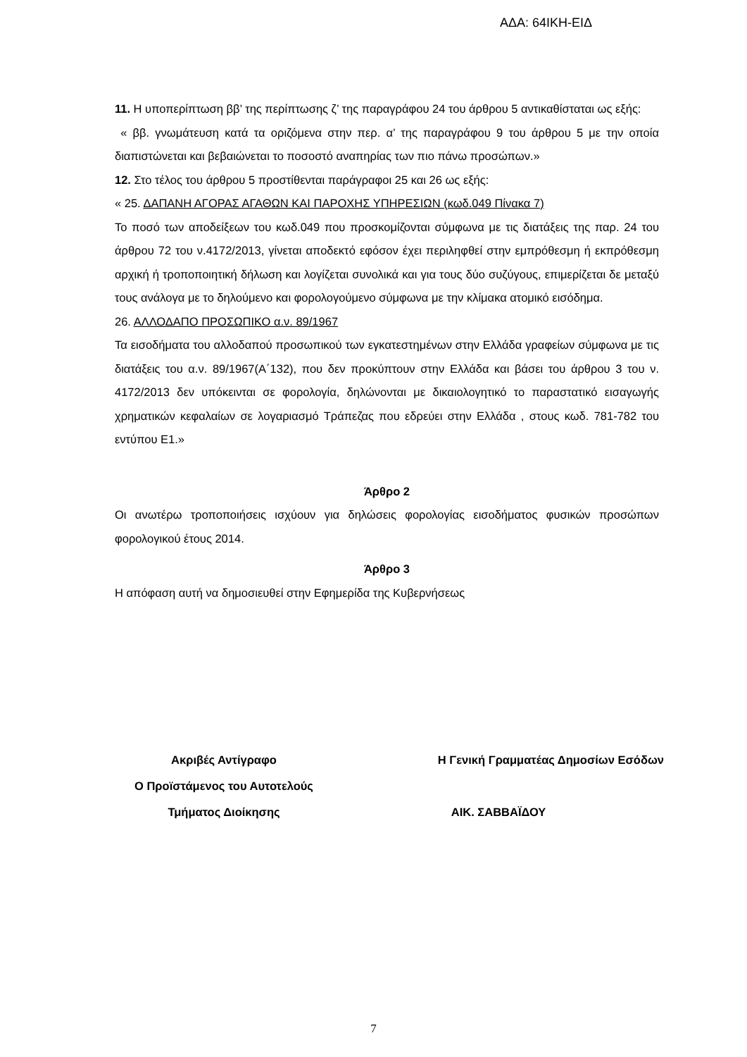ΑΔΑ: 64ΙΚΗ-ΕΙΔ
11. Η υποπερίπτωση ββ’ της περίπτωσης ζ’ της παραγράφου 24 του άρθρου 5 αντικαθίσταται ως εξής:
« ββ. γνωμάτευση κατά τα οριζόμενα στην περ. α’ της παραγράφου 9 του άρθρου 5 με την οποία διαπιστώνεται και βεβαιώνεται το ποσοστό αναπηρίας των πιο πάνω προσώπων.»
12. Στο τέλος του άρθρου 5 προστίθενται παράγραφοι 25 και 26 ως εξής:
« 25. ΔΑΠΑΝΗ ΑΓΟΡΑΣ ΑΓΑΘΩΝ ΚΑΙ ΠΑΡΟΧΗΣ ΥΠΗΡΕΣΙΩΝ (κωδ.049 Πίνακα 7)
Το ποσό των αποδείξεων του κωδ.049 που προσκομίζονται σύμφωνα με τις διατάξεις της παρ. 24 του άρθρου 72 του ν.4172/2013, γίνεται αποδεκτό εφόσον έχει περιληφθεί στην εμπρόθεσμη ή εκπρόθεσμη αρχική ή τροποποιητική δήλωση και λογίζεται συνολικά και για τους δύο συζύγους, επιμερίζεται δε μεταξύ τους ανάλογα με το δηλούμενο και φορολογούμενο σύμφωνα με την κλίμακα ατομικό εισόδημα.
26. ΑΛΛΟΔΑΠΟ ΠΡΟΣΩΠΙΚΟ α.ν. 89/1967
Τα εισοδήματα του αλλοδαπού προσωπικού των εγκατεστημένων στην Ελλάδα γραφείων σύμφωνα με τις διατάξεις του α.ν. 89/1967(Α΄132), που δεν προκύπτουν στην Ελλάδα και βάσει του άρθρου 3 του ν. 4172/2013 δεν υπόκεινται σε φορολογία, δηλώνονται με δικαιολογητικό το παραστατικό εισαγωγής χρηματικών κεφαλαίων σε λογαριασμό Τράπεζας που εδρεύει στην Ελλάδα , στους κωδ. 781-782 του εντύπου Ε1.»
Άρθρο 2
Οι ανωτέρω τροποποιήσεις ισχύουν για δηλώσεις φορολογίας εισοδήματος φυσικών προσώπων φορολογικού έτους 2014.
Άρθρο 3
Η απόφαση αυτή να δημοσιευθεί στην Εφημερίδα της Κυβερνήσεως
| Ακριβές Αντίγραφο | Η Γενική Γραμματέας Δημοσίων Εσόδων |
| Ο Προϊστάμενος του Αυτοτελούς | |
| Τμήματος Διοίκησης | ΑΙΚ. ΣΑΒΒΑΪΔΟΥ |
7